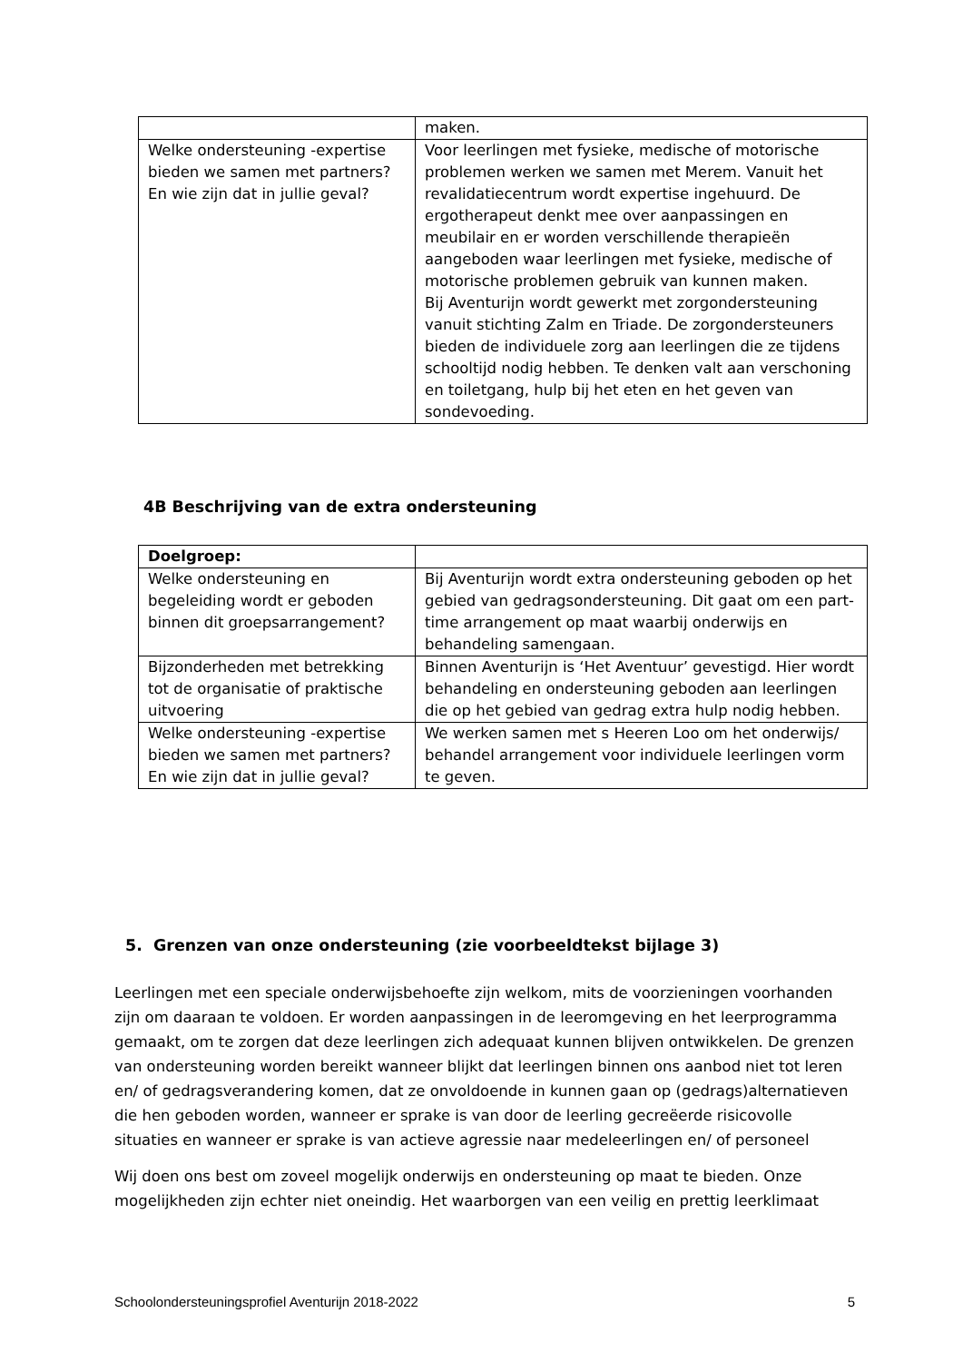| | maken. |
| Welke ondersteuning -expertise bieden we samen met partners? En wie zijn dat in jullie geval? | Voor leerlingen met fysieke, medische of motorische problemen werken we samen met Merem. Vanuit het revalidatiecentrum wordt expertise ingehuurd. De ergotherapeut denkt mee over aanpassingen en meubilair en er worden verschillende therapieën aangeboden waar leerlingen met fysieke, medische of motorische problemen gebruik van kunnen maken. Bij Aventurijn wordt gewerkt met zorgondersteuning vanuit stichting Zalm en Triade. De zorgondersteuners bieden de individuele zorg aan leerlingen die ze tijdens schooltijd nodig hebben. Te denken valt aan verschoning en toiletgang, hulp bij het eten en het geven van sondevoeding. |
4B Beschrijving van de extra ondersteuning
| Doelgroep: | |
| Welke ondersteuning en begeleiding wordt er geboden binnen dit groepsarrangement? | Bij Aventurijn wordt extra ondersteuning geboden op het gebied van gedragsondersteuning. Dit gaat om een part-time arrangement op maat waarbij onderwijs en behandeling samengaan. |
| Bijzonderheden met betrekking tot de organisatie of praktische uitvoering | Binnen Aventurijn is ‘Het Aventuur’ gevestigd. Hier wordt behandeling en ondersteuning geboden aan leerlingen die op het gebied van gedrag extra hulp nodig hebben. |
| Welke ondersteuning -expertise bieden we samen met partners? En wie zijn dat in jullie geval? | We werken samen met s Heeren Loo om het onderwijs/ behandel arrangement voor individuele leerlingen vorm te geven. |
5. Grenzen van onze ondersteuning (zie voorbeeldtekst bijlage 3)
Leerlingen met een speciale onderwijsbehoefte zijn welkom, mits de voorzieningen voorhanden zijn om daaraan te voldoen. Er worden aanpassingen in de leeromgeving en het leerprogramma gemaakt, om te zorgen dat deze leerlingen zich adequaat kunnen blijven ontwikkelen. De grenzen van ondersteuning worden bereikt wanneer blijkt dat leerlingen binnen ons aanbod niet tot leren en/ of gedragsverandering komen, dat ze onvoldoende in kunnen gaan op (gedrags)alternatieven die hen geboden worden, wanneer er sprake is van door de leerling gecreëerde risicovolle situaties en wanneer er sprake is van actieve agressie naar medeleerlingen en/ of personeel
Wij doen ons best om zoveel mogelijk onderwijs en ondersteuning op maat te bieden. Onze mogelijkheden zijn echter niet oneindig. Het waarborgen van een veilig en prettig leerklimaat
Schoolondersteuningsprofiel Aventurijn 2018-2022 5